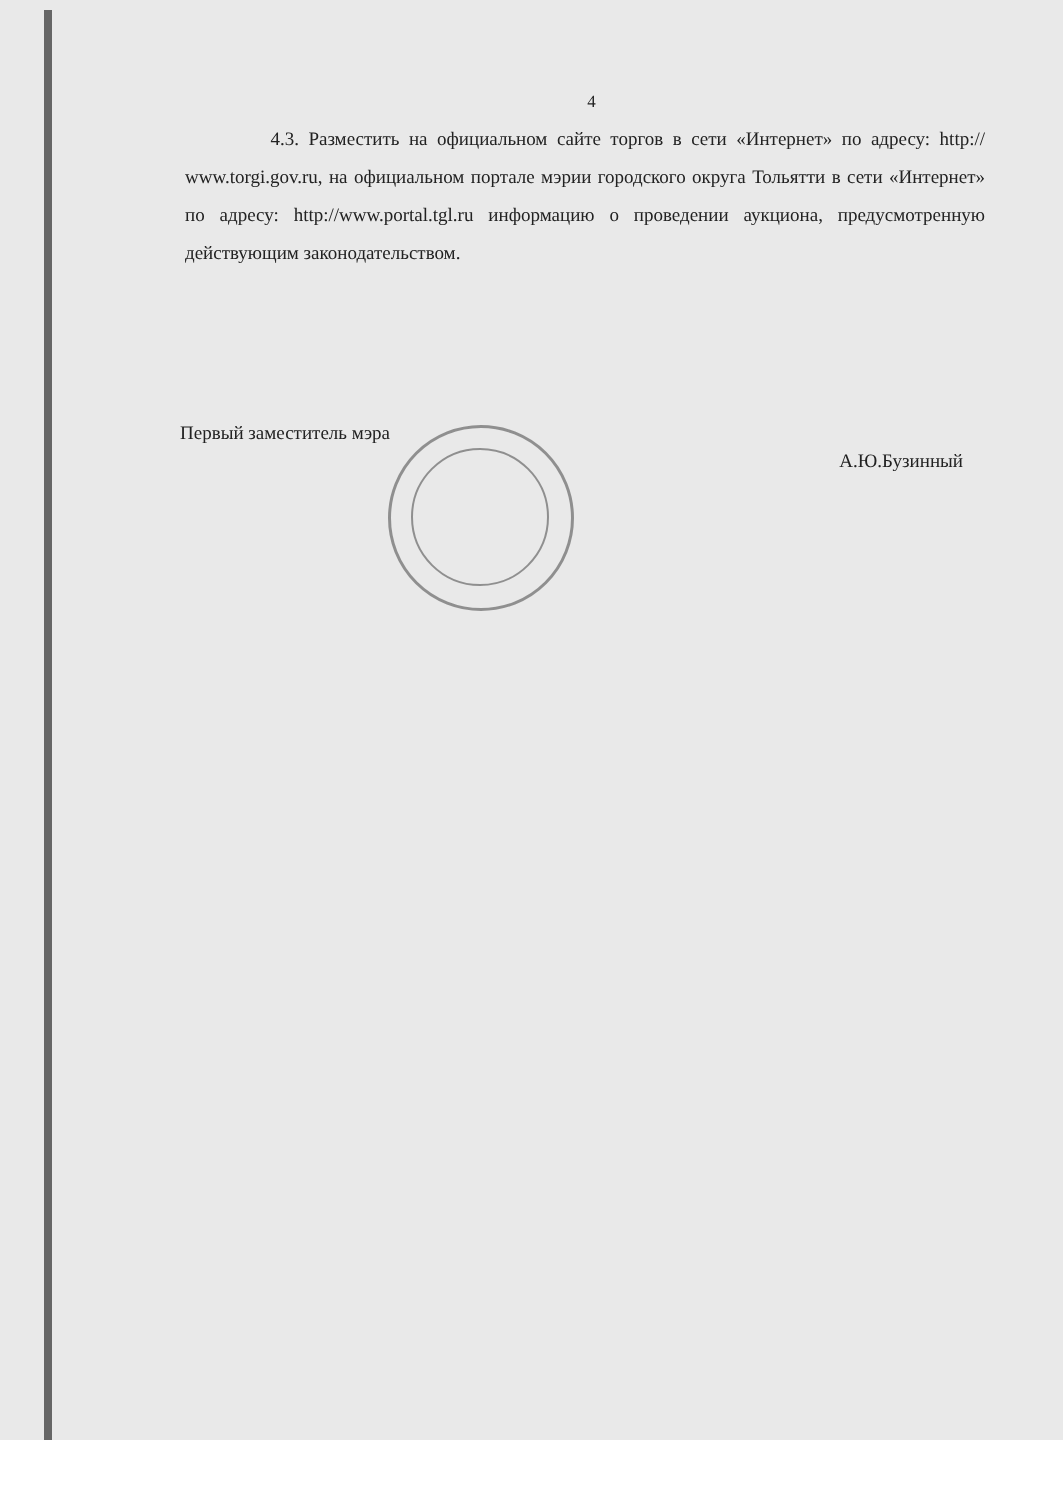4
4.3. Разместить на официальном сайте торгов в сети «Интернет» по адресу: http:// www.torgi.gov.ru, на официальном портале мэрии городского округа Тольятти в сети «Интернет» по адресу: http://www.portal.tgl.ru информацию о проведении аукциона, предусмотренную действующим законодательством.
Первый заместитель мэра А.Ю.Бузинный